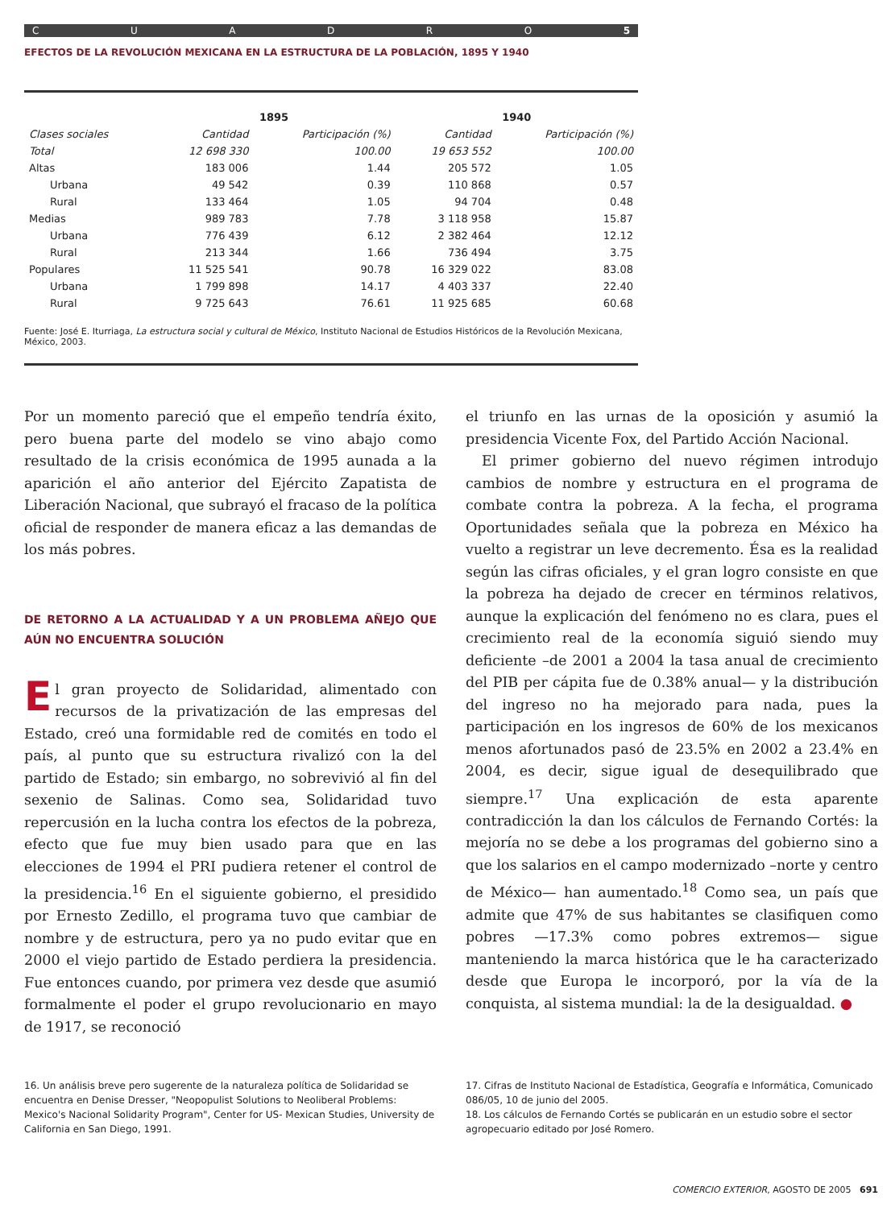CUADRO 5
EFECTOS DE LA REVOLUCIÓN MEXICANA EN LA ESTRUCTURA DE LA POBLACIÓN, 1895 Y 1940
| | 1895 | | 1940 | |
| --- | --- | --- | --- | --- |
| Clases sociales | Cantidad | Participación (%) | Cantidad | Participación (%) |
| Total | 12 698 330 | 100.00 | 19 653 552 | 100.00 |
| Altas | 183 006 | 1.44 | 205 572 | 1.05 |
| Urbana | 49 542 | 0.39 | 110 868 | 0.57 |
| Rural | 133 464 | 1.05 | 94 704 | 0.48 |
| Medias | 989 783 | 7.78 | 3 118 958 | 15.87 |
| Urbana | 776 439 | 6.12 | 2 382 464 | 12.12 |
| Rural | 213 344 | 1.66 | 736 494 | 3.75 |
| Populares | 11 525 541 | 90.78 | 16 329 022 | 83.08 |
| Urbana | 1 799 898 | 14.17 | 4 403 337 | 22.40 |
| Rural | 9 725 643 | 76.61 | 11 925 685 | 60.68 |
Fuente: José E. Iturriaga, La estructura social y cultural de México, Instituto Nacional de Estudios Históricos de la Revolución Mexicana, México, 2003.
Por un momento pareció que el empeño tendría éxito, pero buena parte del modelo se vino abajo como resultado de la crisis económica de 1995 aunada a la aparición el año anterior del Ejército Zapatista de Liberación Nacional, que subrayó el fracaso de la política oficial de responder de manera eficaz a las demandas de los más pobres.
DE RETORNO A LA ACTUALIDAD Y A UN PROBLEMA AÑEJO QUE AÚN NO ENCUENTRA SOLUCIÓN
El gran proyecto de Solidaridad, alimentado con recursos de la privatización de las empresas del Estado, creó una formidable red de comités en todo el país, al punto que su estructura rivalizó con la del partido de Estado; sin embargo, no sobrevivió al fin del sexenio de Salinas. Como sea, Solidaridad tuvo repercusión en la lucha contra los efectos de la pobreza, efecto que fue muy bien usado para que en las elecciones de 1994 el PRI pudiera retener el control de la presidencia.<sup>16</sup> En el siguiente gobierno, el presidido por Ernesto Zedillo, el programa tuvo que cambiar de nombre y de estructura, pero ya no pudo evitar que en 2000 el viejo partido de Estado perdiera la presidencia. Fue entonces cuando, por primera vez desde que asumió formalmente el poder el grupo revolucionario en mayo de 1917, se reconoció
el triunfo en las urnas de la oposición y asumió la presidencia Vicente Fox, del Partido Acción Nacional.
El primer gobierno del nuevo régimen introdujo cambios de nombre y estructura en el programa de combate contra la pobreza. A la fecha, el programa Oportunidades señala que la pobreza en México ha vuelto a registrar un leve decremento. Ésa es la realidad según las cifras oficiales, y el gran logro consiste en que la pobreza ha dejado de crecer en términos relativos, aunque la explicación del fenómeno no es clara, pues el crecimiento real de la economía siguió siendo muy deficiente –de 2001 a 2004 la tasa anual de crecimiento del PIB per cápita fue de 0.38% anual— y la distribución del ingreso no ha mejorado para nada, pues la participación en los ingresos de 60% de los mexicanos menos afortunados pasó de 23.5% en 2002 a 23.4% en 2004, es decir, sigue igual de desequilibrado que siempre.<sup>17</sup> Una explicación de esta aparente contradicción la dan los cálculos de Fernando Cortés: la mejoría no se debe a los programas del gobierno sino a que los salarios en el campo modernizado –norte y centro de México— han aumentado.<sup>18</sup> Como sea, un país que admite que 47% de sus habitantes se clasifiquen como pobres —17.3% como pobres extremos— sigue manteniendo la marca histórica que le ha caracterizado desde que Europa le incorporó, por la vía de la conquista, al sistema mundial: la de la desigualdad. ●
16. Un análisis breve pero sugerente de la naturaleza política de Solidaridad se encuentra en Denise Dresser, "Neopopulist Solutions to Neoliberal Problems: Mexico's Nacional Solidarity Program", Center for US- Mexican Studies, University de California en San Diego, 1991.
17. Cifras de Instituto Nacional de Estadística, Geografía e Informática, Comunicado 086/05, 10 de junio del 2005.
18. Los cálculos de Fernando Cortés se publicarán en un estudio sobre el sector agropecuario editado por José Romero.
COMERCIO EXTERIOR, AGOSTO DE 2005 691